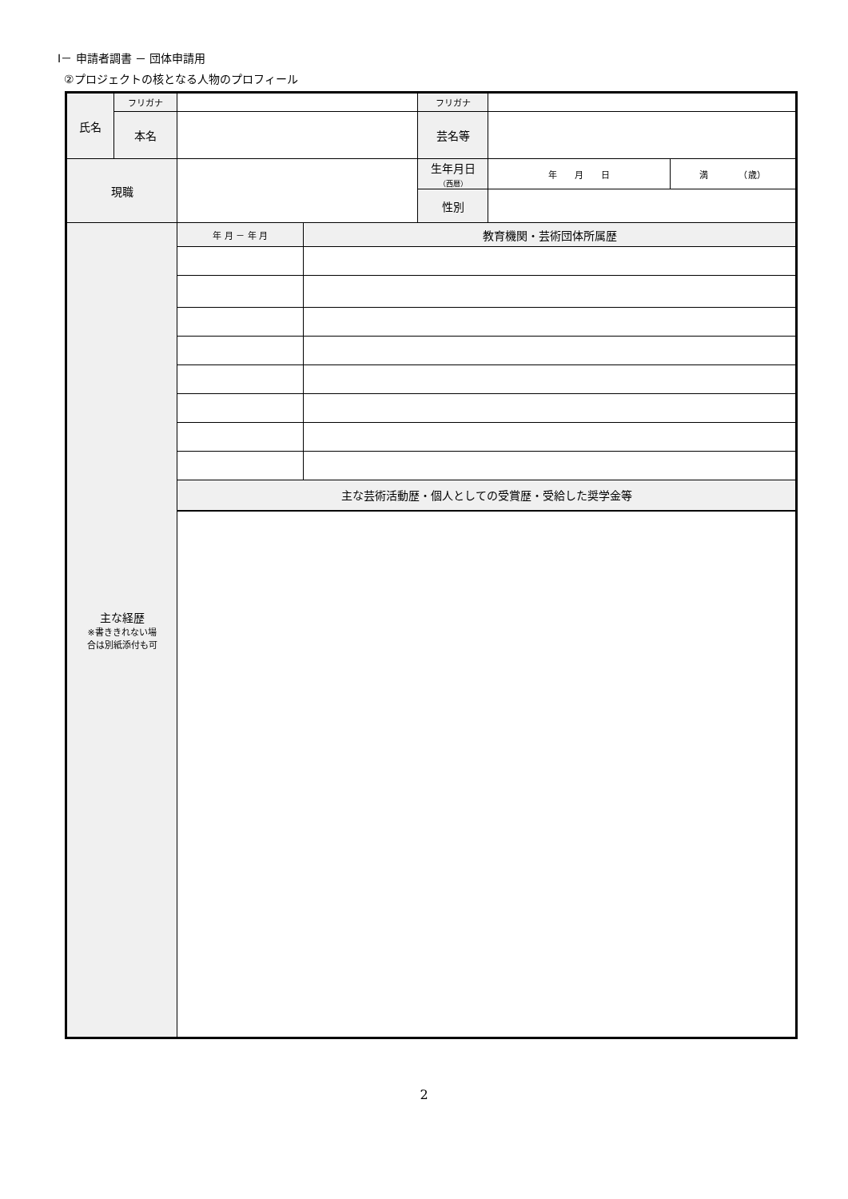Ⅰ－ 申請者調書 － 団体申請用
②プロジェクトの核となる人物のプロフィール
| 氏名 | フリガナ | | | フリガナ | | |
| | 本名 | | | 芸名等 | | |
| 現職 | | | | 生年月日 （西暦） | 年 月 日 | 満 （歳） |
| | | | | 性別 | | |
| 主な経歴 ※書ききれない場 合は別紙添付も可 | | 年 月 － 年 月 | 教育機関・芸術団体所属歴 | | | |
| | | 主な芸術活動歴・個人としての受賞歴・受給した奨学金等 | | | | |
2